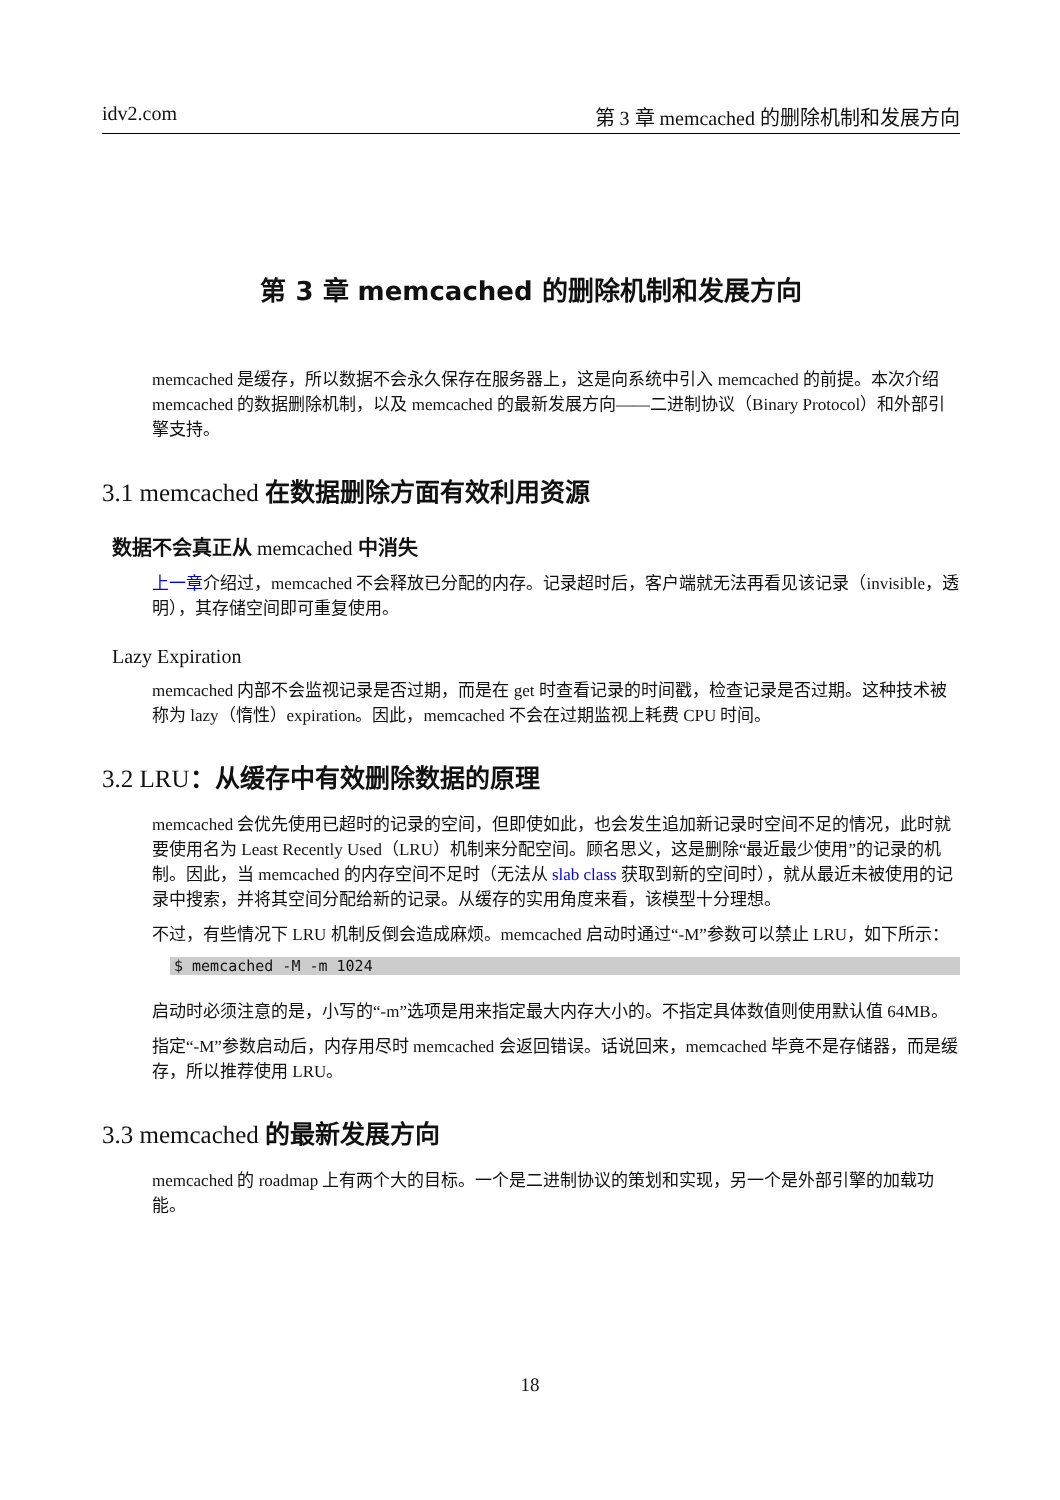idv2.com 第 3 章 memcached 的删除机制和发展方向
第 3 章 memcached 的删除机制和发展方向
memcached 是缓存，所以数据不会永久保存在服务器上，这是向系统中引入 memcached 的前提。本次介绍 memcached 的数据删除机制，以及 memcached 的最新发展方向——二进制协议（Binary Protocol）和外部引擎支持。
3.1 memcached 在数据删除方面有效利用资源
数据不会真正从 memcached 中消失
上一章介绍过，memcached 不会释放已分配的内存。记录超时后，客户端就无法再看见该记录（invisible，透明），其存储空间即可重复使用。
Lazy Expiration
memcached 内部不会监视记录是否过期，而是在 get 时查看记录的时间戳，检查记录是否过期。这种技术被称为 lazy（惰性）expiration。因此，memcached 不会在过期监视上耗费 CPU 时间。
3.2 LRU：从缓存中有效删除数据的原理
memcached 会优先使用已超时的记录的空间，但即使如此，也会发生追加新记录时空间不足的情况，此时就要使用名为 Least Recently Used（LRU）机制来分配空间。顾名思义，这是删除“最近最少使用”的记录的机制。因此，当 memcached 的内存空间不足时（无法从 slab class 获取到新的空间时），就从最近未被使用的记录中搜索，并将其空间分配给新的记录。从缓存的实用角度来看，该模型十分理想。
不过，有些情况下 LRU 机制反倒会造成麻烦。memcached 启动时通过“-M”参数可以禁止 LRU，如下所示：
$ memcached -M -m 1024
启动时必须注意的是，小写的“-m”选项是用来指定最大内存大小的。不指定具体数值则使用默认值 64MB。
指定“-M”参数启动后，内存用尽时 memcached 会返回错误。话说回来，memcached 毕竟不是存储器，而是缓存，所以推荐使用 LRU。
3.3 memcached 的最新发展方向
memcached 的 roadmap 上有两个大的目标。一个是二进制协议的策划和实现，另一个是外部引擎的加载功能。
18